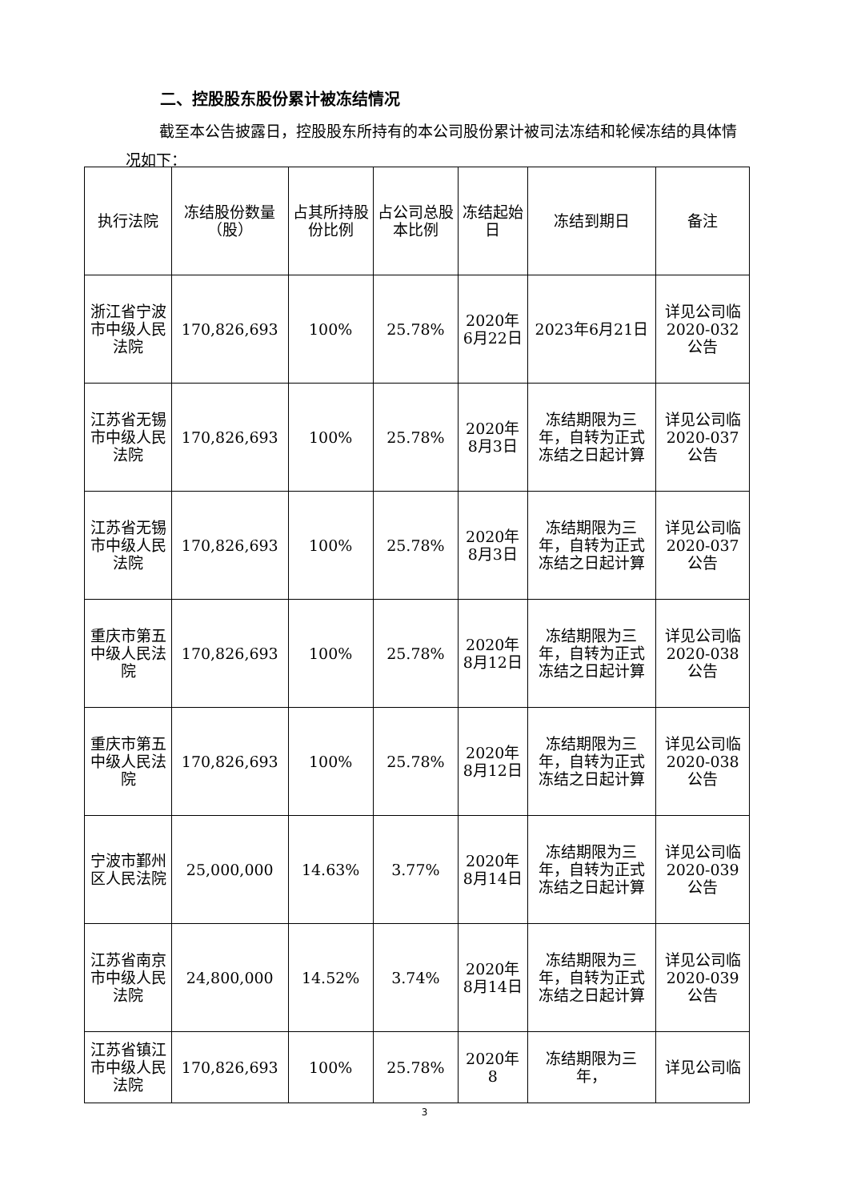二、控股股东股份累计被冻结情况
截至本公告披露日，控股股东所持有的本公司股份累计被司法冻结和轮候冻结的具体情况如下：
| 执行法院 | 冻结股份数量（股） | 占其所持股份比例 | 占公司总股本比例 | 冻结起始日 | 冻结到期日 | 备注 |
| --- | --- | --- | --- | --- | --- | --- |
| 浙江省宁波市中级人民法院 | 170,826,693 | 100% | 25.78% | 2020年6月22日 | 2023年6月21日 | 详见公司临2020-032公告 |
| 江苏省无锡市中级人民法院 | 170,826,693 | 100% | 25.78% | 2020年8月3日 | 冻结期限为三年，自转为正式冻结之日起计算 | 详见公司临2020-037公告 |
| 江苏省无锡市中级人民法院 | 170,826,693 | 100% | 25.78% | 2020年8月3日 | 冻结期限为三年，自转为正式冻结之日起计算 | 详见公司临2020-037公告 |
| 重庆市第五中级人民法院 | 170,826,693 | 100% | 25.78% | 2020年8月12日 | 冻结期限为三年，自转为正式冻结之日起计算 | 详见公司临2020-038公告 |
| 重庆市第五中级人民法院 | 170,826,693 | 100% | 25.78% | 2020年8月12日 | 冻结期限为三年，自转为正式冻结之日起计算 | 详见公司临2020-038公告 |
| 宁波市鄞州区人民法院 | 25,000,000 | 14.63% | 3.77% | 2020年8月14日 | 冻结期限为三年，自转为正式冻结之日起计算 | 详见公司临2020-039公告 |
| 江苏省南京市中级人民法院 | 24,800,000 | 14.52% | 3.74% | 2020年8月14日 | 冻结期限为三年，自转为正式冻结之日起计算 | 详见公司临2020-039公告 |
| 江苏省镇江市中级人民法院 | 170,826,693 | 100% | 25.78% | 2020年8 | 冻结期限为三年， | 详见公司临 |
3